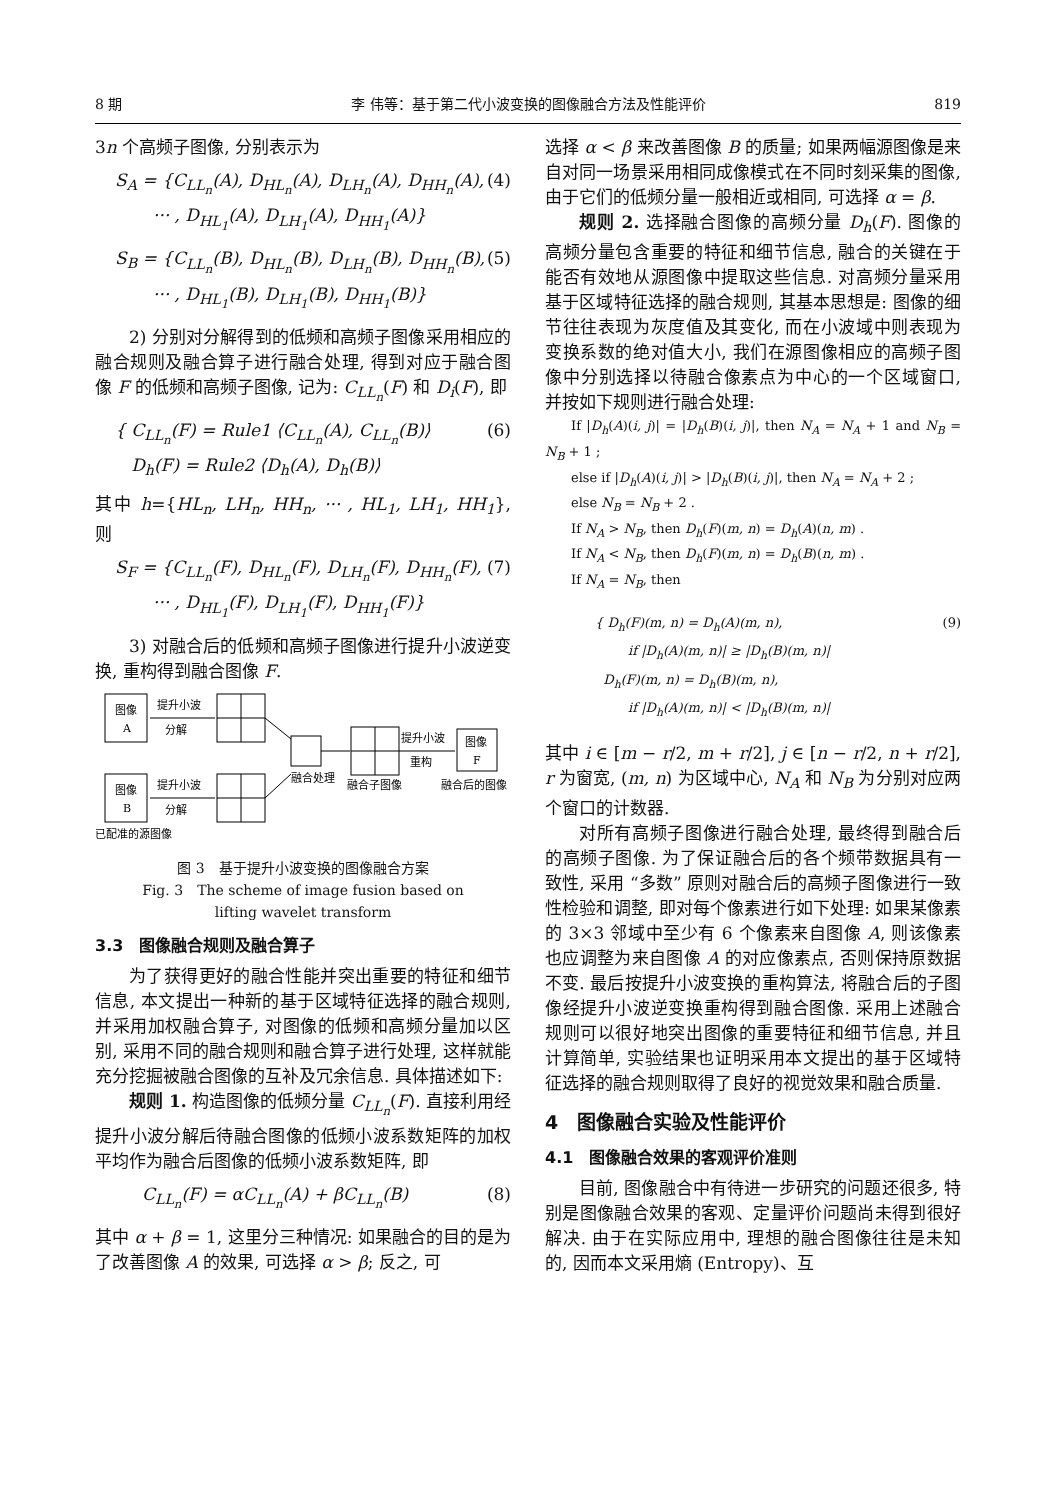8 期 李 伟等：基于第二代小波变换的图像融合方法及性能评价 819
3n 个高频子图像, 分别表示为
S<sub>A</sub> = {C<sub>LL<sub>n</sub></sub>(A), D<sub>HL<sub>n</sub></sub>(A), D<sub>LH<sub>n</sub></sub>(A), D<sub>HH<sub>n</sub></sub>(A),
··· , D<sub>HL<sub>1</sub></sub>(A), D<sub>LH<sub>1</sub></sub>(A), D<sub>HH<sub>1</sub></sub>(A)} (4)
S<sub>B</sub> = {C<sub>LL<sub>n</sub></sub>(B), D<sub>HL<sub>n</sub></sub>(B), D<sub>LH<sub>n</sub></sub>(B), D<sub>HH<sub>n</sub></sub>(B),
··· , D<sub>HL<sub>1</sub></sub>(B), D<sub>LH<sub>1</sub></sub>(B), D<sub>HH<sub>1</sub></sub>(B)} (5)
2) 分别对分解得到的低频和高频子图像采用相应的融合规则及融合算子进行融合处理, 得到对应于融合图像 F 的低频和高频子图像, 记为: C<sub>LL<sub>n</sub></sub>(F) 和 D<sub>i</sub>(F), 即
{ C<sub>LL<sub>n</sub></sub>(F) = Rule1 ⟨C<sub>LL<sub>n</sub></sub>(A), C<sub>LL<sub>n</sub></sub>(B)⟩
D<sub>h</sub>(F) = Rule2 ⟨D<sub>h</sub>(A), D<sub>h</sub>(B)⟩ (6)
其中 h={HL<sub>n</sub>, LH<sub>n</sub>, HH<sub>n</sub>, ··· , HL<sub>1</sub>, LH<sub>1</sub>, HH<sub>1</sub>}, 则
S<sub>F</sub> = {C<sub>LL<sub>n</sub></sub>(F), D<sub>HL<sub>n</sub></sub>(F), D<sub>LH<sub>n</sub></sub>(F), D<sub>HH<sub>n</sub></sub>(F),
··· , D<sub>HL<sub>1</sub></sub>(F), D<sub>LH<sub>1</sub></sub>(F), D<sub>HH<sub>1</sub></sub>(F)} (7)
3) 对融合后的低频和高频子图像进行提升小波逆变换, 重构得到融合图像 F.
图像
A
提升小波
分解
图像
B
提升小波
分解
融合处理
融合子图像
提升小波
重构
图像
F
融合后的图像
已配准的源图像
图 3　基于提升小波变换的图像融合方案
Fig. 3　The scheme of image fusion based on
lifting wavelet transform
3.3　图像融合规则及融合算子
为了获得更好的融合性能并突出重要的特征和细节信息, 本文提出一种新的基于区域特征选择的融合规则, 并采用加权融合算子, 对图像的低频和高频分量加以区别, 采用不同的融合规则和融合算子进行处理, 这样就能充分挖掘被融合图像的互补及冗余信息. 具体描述如下:
规则 1. 构造图像的低频分量 C<sub>LL<sub>n</sub></sub>(F). 直接利用经提升小波分解后待融合图像的低频小波系数矩阵的加权平均作为融合后图像的低频小波系数矩阵, 即
C<sub>LL<sub>n</sub></sub>(F) = αC<sub>LL<sub>n</sub></sub>(A) + βC<sub>LL<sub>n</sub></sub>(B) (8)
其中 α + β = 1, 这里分三种情况: 如果融合的目的是为了改善图像 A 的效果, 可选择 α > β; 反之, 可
选择 α < β 来改善图像 B 的质量; 如果两幅源图像是来自对同一场景采用相同成像模式在不同时刻采集的图像, 由于它们的低频分量一般相近或相同, 可选择 α = β.
规则 2. 选择融合图像的高频分量 D<sub>h</sub>(F). 图像的高频分量包含重要的特征和细节信息, 融合的关键在于能否有效地从源图像中提取这些信息. 对高频分量采用基于区域特征选择的融合规则, 其基本思想是: 图像的细节往往表现为灰度值及其变化, 而在小波域中则表现为变换系数的绝对值大小, 我们在源图像相应的高频子图像中分别选择以待融合像素点为中心的一个区域窗口, 并按如下规则进行融合处理:
If |D<sub>h</sub>(A)(i, j)| = |D<sub>h</sub>(B)(i, j)|, then N<sub>A</sub> = N<sub>A</sub> + 1 and N<sub>B</sub> = N<sub>B</sub> + 1 ;
else if |D<sub>h</sub>(A)(i, j)| > |D<sub>h</sub>(B)(i, j)|, then N<sub>A</sub> = N<sub>A</sub> + 2 ;
else N<sub>B</sub> = N<sub>B</sub> + 2 .
If N<sub>A</sub> > N<sub>B</sub>, then D<sub>h</sub>(F)(m, n) = D<sub>h</sub>(A)(n, m) .
If N<sub>A</sub> < N<sub>B</sub>, then D<sub>h</sub>(F)(m, n) = D<sub>h</sub>(B)(n, m) .
If N<sub>A</sub> = N<sub>B</sub>, then
{ D<sub>h</sub>(F)(m, n) = D<sub>h</sub>(A)(m, n),
if |D<sub>h</sub>(A)(m, n)| ≥ |D<sub>h</sub>(B)(m, n)|
D<sub>h</sub>(F)(m, n) = D<sub>h</sub>(B)(m, n),
if |D<sub>h</sub>(A)(m, n)| < |D<sub>h</sub>(B)(m, n)| (9)
其中 i ∈ [m − r/2, m + r/2], j ∈ [n − r/2, n + r/2], r 为窗宽, (m, n) 为区域中心, N<sub>A</sub> 和 N<sub>B</sub> 为分别对应两个窗口的计数器.
对所有高频子图像进行融合处理, 最终得到融合后的高频子图像. 为了保证融合后的各个频带数据具有一致性, 采用 “多数” 原则对融合后的高频子图像进行一致性检验和调整, 即对每个像素进行如下处理: 如果某像素的 3×3 邻域中至少有 6 个像素来自图像 A, 则该像素也应调整为来自图像 A 的对应像素点, 否则保持原数据不变. 最后按提升小波变换的重构算法, 将融合后的子图像经提升小波逆变换重构得到融合图像. 采用上述融合规则可以很好地突出图像的重要特征和细节信息, 并且计算简单, 实验结果也证明采用本文提出的基于区域特征选择的融合规则取得了良好的视觉效果和融合质量.
4　图像融合实验及性能评价
4.1　图像融合效果的客观评价准则
目前, 图像融合中有待进一步研究的问题还很多, 特别是图像融合效果的客观、定量评价问题尚未得到很好解决. 由于在实际应用中, 理想的融合图像往往是未知的, 因而本文采用熵 (Entropy)、互